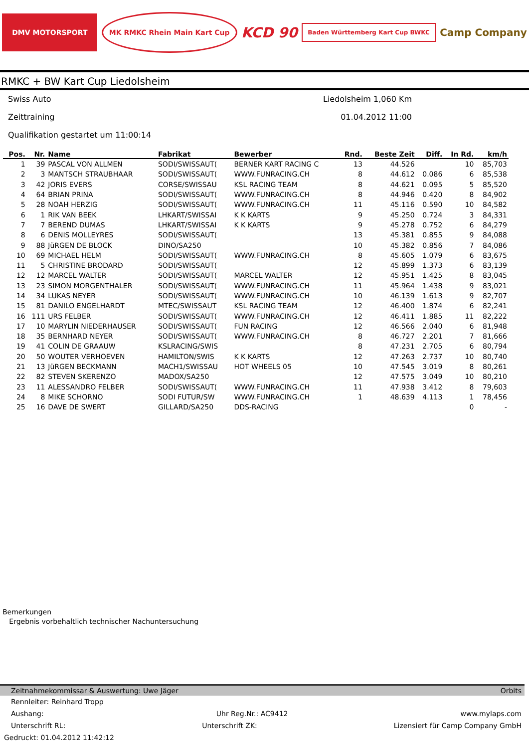DMV MOTORSPORT MK RMKC Rhein Main Kart Cup
KCD 90
Baden Württemberg Kart Cup BWKC
Camp Company
RMKC + BW Kart Cup Liedolsheim
Swiss Auto Liedolsheim 1,060 Km
Zeittraining 01.04.2012 11:00
Qualifikation gestartet um 11:00:14
| Pos. | Nr. | Name | Fabrikat | Bewerber | Rnd. | Beste Zeit | Diff. | In Rd. | km/h |
| --- | --- | --- | --- | --- | --- | --- | --- | --- | --- |
| 1 | 39 | PASCAL VON ALLMEN | SODI/SWISSAUT( | BERNER KART RACING C | 13 | 44.526 | | 10 | 85,703 |
| 2 | 3 | MANTSCH STRAUBHAAR | SODI/SWISSAUT( | WWW.FUNRACING.CH | 8 | 44.612 | 0.086 | 6 | 85,538 |
| 3 | 42 | JORIS EVERS | CORSE/SWISSAU | KSL RACING TEAM | 8 | 44.621 | 0.095 | 5 | 85,520 |
| 4 | 64 | BRIAN PRINA | SODI/SWISSAUT( | WWW.FUNRACING.CH | 8 | 44.946 | 0.420 | 8 | 84,902 |
| 5 | 28 | NOAH HERZIG | SODI/SWISSAUT( | WWW.FUNRACING.CH | 11 | 45.116 | 0.590 | 10 | 84,582 |
| 6 | 1 | RIK VAN BEEK | LHKART/SWISSAI | K K KARTS | 9 | 45.250 | 0.724 | 3 | 84,331 |
| 7 | 7 | BEREND DUMAS | LHKART/SWISSAI | K K KARTS | 9 | 45.278 | 0.752 | 6 | 84,279 |
| 8 | 6 | DENIS MOLLEYRES | SODI/SWISSAUT( | | 13 | 45.381 | 0.855 | 9 | 84,088 |
| 9 | 88 | JüRGEN DE BLOCK | DINO/SA250 | | 10 | 45.382 | 0.856 | 7 | 84,086 |
| 10 | 69 | MICHAEL HELM | SODI/SWISSAUT( | WWW.FUNRACING.CH | 8 | 45.605 | 1.079 | 6 | 83,675 |
| 11 | 5 | CHRISTINE BRODARD | SODI/SWISSAUT( | | 12 | 45.899 | 1.373 | 6 | 83,139 |
| 12 | 12 | MARCEL WALTER | SODI/SWISSAUT( | MARCEL WALTER | 12 | 45.951 | 1.425 | 8 | 83,045 |
| 13 | 23 | SIMON MORGENTHALER | SODI/SWISSAUT( | WWW.FUNRACING.CH | 11 | 45.964 | 1.438 | 9 | 83,021 |
| 14 | 34 | LUKAS NEYER | SODI/SWISSAUT( | WWW.FUNRACING.CH | 10 | 46.139 | 1.613 | 9 | 82,707 |
| 15 | 81 | DANILO ENGELHARDT | MTEC/SWISSAUT | KSL RACING TEAM | 12 | 46.400 | 1.874 | 6 | 82,241 |
| 16 | 111 | URS FELBER | SODI/SWISSAUT( | WWW.FUNRACING.CH | 12 | 46.411 | 1.885 | 11 | 82,222 |
| 17 | 10 | MARYLIN NIEDERHAUSER | SODI/SWISSAUT( | FUN RACING | 12 | 46.566 | 2.040 | 6 | 81,948 |
| 18 | 35 | BERNHARD NEYER | SODI/SWISSAUT( | WWW.FUNRACING.CH | 8 | 46.727 | 2.201 | 7 | 81,666 |
| 19 | 41 | COLIN DE GRAAUW | KSLRACING/SWIS | | 8 | 47.231 | 2.705 | 6 | 80,794 |
| 20 | 50 | WOUTER VERHOEVEN | HAMILTON/SWIS | K K KARTS | 12 | 47.263 | 2.737 | 10 | 80,740 |
| 21 | 13 | JüRGEN BECKMANN | MACH1/SWISSAU | HOT WHEELS 05 | 10 | 47.545 | 3.019 | 8 | 80,261 |
| 22 | 82 | STEVEN SKERENZO | MADOX/SA250 | | 12 | 47.575 | 3.049 | 10 | 80,210 |
| 23 | 11 | ALESSANDRO FELBER | SODI/SWISSAUT( | WWW.FUNRACING.CH | 11 | 47.938 | 3.412 | 8 | 79,603 |
| 24 | 8 | MIKE SCHORNO | SODI FUTUR/SW | WWW.FUNRACING.CH | 1 | 48.639 | 4.113 | 1 | 78,456 |
| 25 | 16 | DAVE DE SWERT | GILLARD/SA250 | DDS-RACING | | | | 0 | - |
Bemerkungen
Ergebnis vorbehaltlich technischer Nachuntersuchung
Zeitnahmekommissar & Auswertung: Uwe Jäger Orbits
Rennleiter: Reinhard Tropp
Aushang: Uhr Reg.Nr.: AC9412 www.mylaps.com
Unterschrift RL: Unterschrift ZK: Lizensiert für Camp Company GmbH
Gedruckt: 01.04.2012 11:42:12